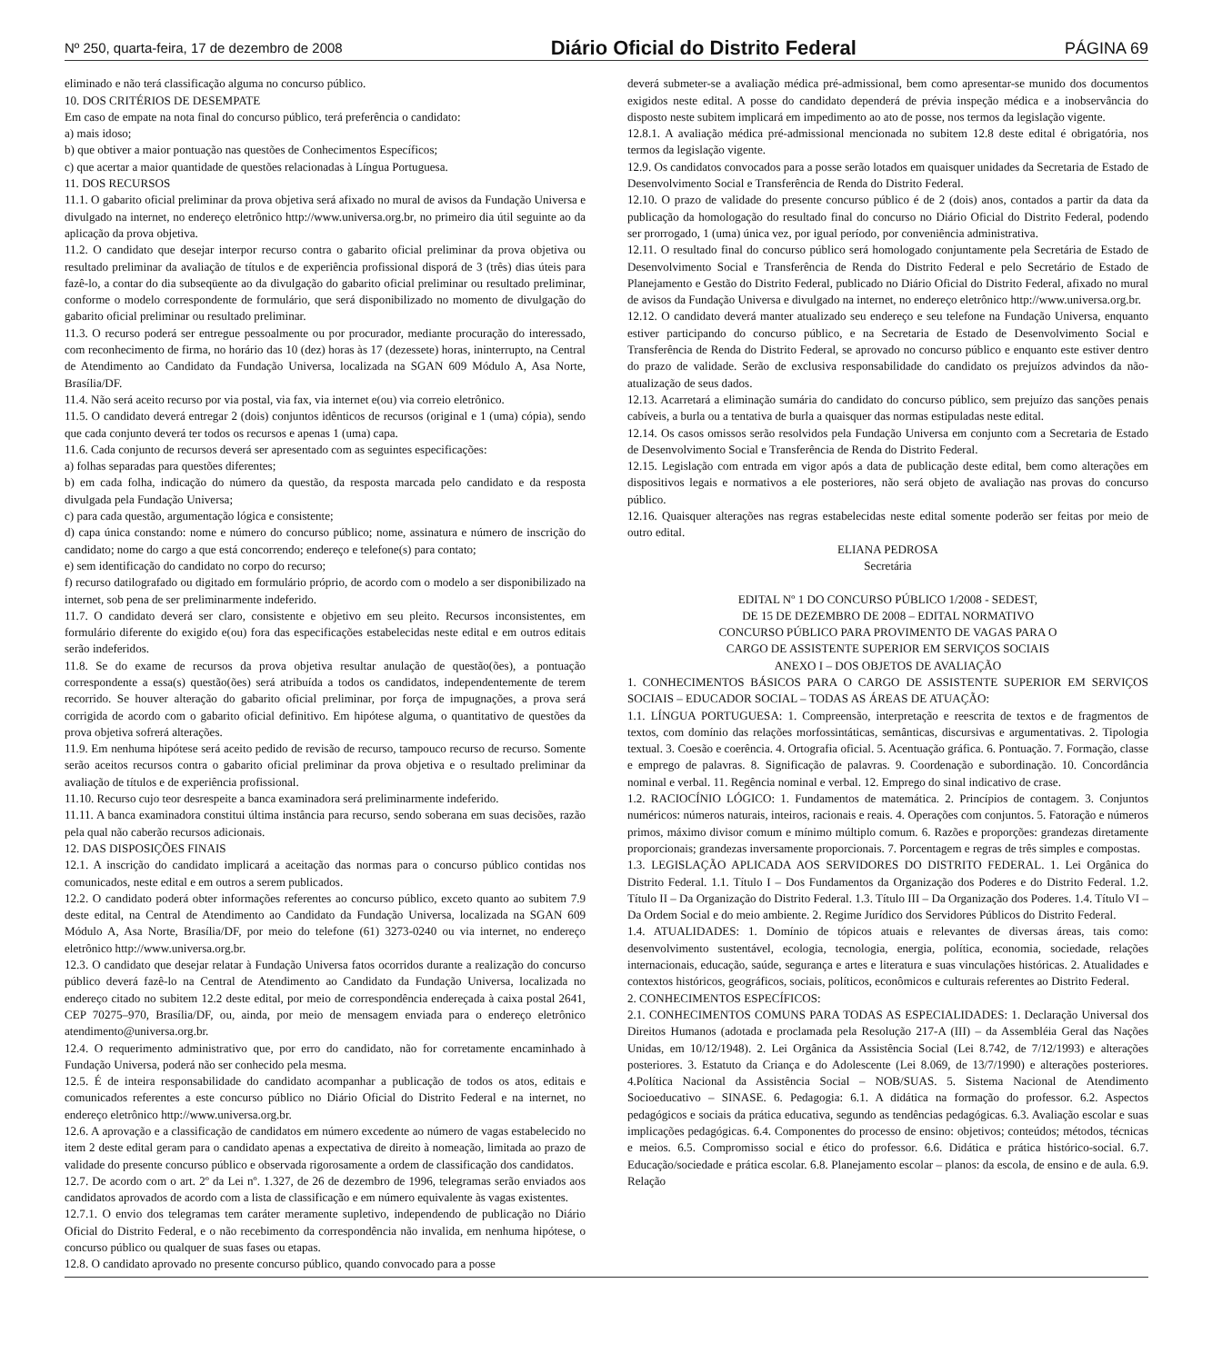Nº 250, quarta-feira, 17 de dezembro de 2008 Diário Oficial do Distrito Federal PÁGINA 69
eliminado e não terá classificação alguma no concurso público.
10. DOS CRITÉRIOS DE DESEMPATE
Em caso de empate na nota final do concurso público, terá preferência o candidato:
a) mais idoso;
b) que obtiver a maior pontuação nas questões de Conhecimentos Específicos;
c) que acertar a maior quantidade de questões relacionadas à Língua Portuguesa.
11. DOS RECURSOS
11.1. O gabarito oficial preliminar da prova objetiva será afixado no mural de avisos da Fundação Universa e divulgado na internet, no endereço eletrônico http://www.universa.org.br, no primeiro dia útil seguinte ao da aplicação da prova objetiva.
11.2. O candidato que desejar interpor recurso contra o gabarito oficial preliminar da prova objetiva ou resultado preliminar da avaliação de títulos e de experiência profissional disporá de 3 (três) dias úteis para fazê-lo, a contar do dia subseqüente ao da divulgação do gabarito oficial preliminar ou resultado preliminar, conforme o modelo correspondente de formulário, que será disponibilizado no momento de divulgação do gabarito oficial preliminar ou resultado preliminar.
11.3. O recurso poderá ser entregue pessoalmente ou por procurador, mediante procuração do interessado, com reconhecimento de firma, no horário das 10 (dez) horas às 17 (dezessete) horas, ininterrupto, na Central de Atendimento ao Candidato da Fundação Universa, localizada na SGAN 609 Módulo A, Asa Norte, Brasília/DF.
11.4. Não será aceito recurso por via postal, via fax, via internet e(ou) via correio eletrônico.
11.5. O candidato deverá entregar 2 (dois) conjuntos idênticos de recursos (original e 1 (uma) cópia), sendo que cada conjunto deverá ter todos os recursos e apenas 1 (uma) capa.
11.6. Cada conjunto de recursos deverá ser apresentado com as seguintes especificações:
a) folhas separadas para questões diferentes;
b) em cada folha, indicação do número da questão, da resposta marcada pelo candidato e da resposta divulgada pela Fundação Universa;
c) para cada questão, argumentação lógica e consistente;
d) capa única constando: nome e número do concurso público; nome, assinatura e número de inscrição do candidato; nome do cargo a que está concorrendo; endereço e telefone(s) para contato;
e) sem identificação do candidato no corpo do recurso;
f) recurso datilografado ou digitado em formulário próprio, de acordo com o modelo a ser disponibilizado na internet, sob pena de ser preliminarmente indeferido.
11.7. O candidato deverá ser claro, consistente e objetivo em seu pleito. Recursos inconsistentes, em formulário diferente do exigido e(ou) fora das especificações estabelecidas neste edital e em outros editais serão indeferidos.
11.8. Se do exame de recursos da prova objetiva resultar anulação de questão(ões), a pontuação correspondente a essa(s) questão(ões) será atribuída a todos os candidatos, independentemente de terem recorrido. Se houver alteração do gabarito oficial preliminar, por força de impugnações, a prova será corrigida de acordo com o gabarito oficial definitivo. Em hipótese alguma, o quantitativo de questões da prova objetiva sofrerá alterações.
11.9. Em nenhuma hipótese será aceito pedido de revisão de recurso, tampouco recurso de recurso. Somente serão aceitos recursos contra o gabarito oficial preliminar da prova objetiva e o resultado preliminar da avaliação de títulos e de experiência profissional.
11.10. Recurso cujo teor desrespeite a banca examinadora será preliminarmente indeferido.
11.11. A banca examinadora constitui última instância para recurso, sendo soberana em suas decisões, razão pela qual não caberão recursos adicionais.
12. DAS DISPOSIÇÕES FINAIS
12.1. A inscrição do candidato implicará a aceitação das normas para o concurso público contidas nos comunicados, neste edital e em outros a serem publicados.
12.2. O candidato poderá obter informações referentes ao concurso público, exceto quanto ao subitem 7.9 deste edital, na Central de Atendimento ao Candidato da Fundação Universa, localizada na SGAN 609 Módulo A, Asa Norte, Brasília/DF, por meio do telefone (61) 3273-0240 ou via internet, no endereço eletrônico http://www.universa.org.br.
12.3. O candidato que desejar relatar à Fundação Universa fatos ocorridos durante a realização do concurso público deverá fazê-lo na Central de Atendimento ao Candidato da Fundação Universa, localizada no endereço citado no subitem 12.2 deste edital, por meio de correspondência endereçada à caixa postal 2641, CEP 70275–970, Brasília/DF, ou, ainda, por meio de mensagem enviada para o endereço eletrônico atendimento@universa.org.br.
12.4. O requerimento administrativo que, por erro do candidato, não for corretamente encaminhado à Fundação Universa, poderá não ser conhecido pela mesma.
12.5. É de inteira responsabilidade do candidato acompanhar a publicação de todos os atos, editais e comunicados referentes a este concurso público no Diário Oficial do Distrito Federal e na internet, no endereço eletrônico http://www.universa.org.br.
12.6. A aprovação e a classificação de candidatos em número excedente ao número de vagas estabelecido no item 2 deste edital geram para o candidato apenas a expectativa de direito à nomeação, limitada ao prazo de validade do presente concurso público e observada rigorosamente a ordem de classificação dos candidatos.
12.7. De acordo com o art. 2º da Lei nº. 1.327, de 26 de dezembro de 1996, telegramas serão enviados aos candidatos aprovados de acordo com a lista de classificação e em número equivalente às vagas existentes.
12.7.1. O envio dos telegramas tem caráter meramente supletivo, independendo de publicação no Diário Oficial do Distrito Federal, e o não recebimento da correspondência não invalida, em nenhuma hipótese, o concurso público ou qualquer de suas fases ou etapas.
12.8. O candidato aprovado no presente concurso público, quando convocado para a posse
deverá submeter-se a avaliação médica pré-admissional, bem como apresentar-se munido dos documentos exigidos neste edital. A posse do candidato dependerá de prévia inspeção médica e a inobservância do disposto neste subitem implicará em impedimento ao ato de posse, nos termos da legislação vigente.
12.8.1. A avaliação médica pré-admissional mencionada no subitem 12.8 deste edital é obrigatória, nos termos da legislação vigente.
12.9. Os candidatos convocados para a posse serão lotados em quaisquer unidades da Secretaria de Estado de Desenvolvimento Social e Transferência de Renda do Distrito Federal.
12.10. O prazo de validade do presente concurso público é de 2 (dois) anos, contados a partir da data da publicação da homologação do resultado final do concurso no Diário Oficial do Distrito Federal, podendo ser prorrogado, 1 (uma) única vez, por igual período, por conveniência administrativa.
12.11. O resultado final do concurso público será homologado conjuntamente pela Secretária de Estado de Desenvolvimento Social e Transferência de Renda do Distrito Federal e pelo Secretário de Estado de Planejamento e Gestão do Distrito Federal, publicado no Diário Oficial do Distrito Federal, afixado no mural de avisos da Fundação Universa e divulgado na internet, no endereço eletrônico http://www.universa.org.br.
12.12. O candidato deverá manter atualizado seu endereço e seu telefone na Fundação Universa, enquanto estiver participando do concurso público, e na Secretaria de Estado de Desenvolvimento Social e Transferência de Renda do Distrito Federal, se aprovado no concurso público e enquanto este estiver dentro do prazo de validade. Serão de exclusiva responsabilidade do candidato os prejuízos advindos da não-atualização de seus dados.
12.13. Acarretará a eliminação sumária do candidato do concurso público, sem prejuízo das sanções penais cabíveis, a burla ou a tentativa de burla a quaisquer das normas estipuladas neste edital.
12.14. Os casos omissos serão resolvidos pela Fundação Universa em conjunto com a Secretaria de Estado de Desenvolvimento Social e Transferência de Renda do Distrito Federal.
12.15. Legislação com entrada em vigor após a data de publicação deste edital, bem como alterações em dispositivos legais e normativos a ele posteriores, não será objeto de avaliação nas provas do concurso público.
12.16. Quaisquer alterações nas regras estabelecidas neste edital somente poderão ser feitas por meio de outro edital.
ELIANA PEDROSA
Secretária
EDITAL Nº 1 DO CONCURSO PÚBLICO 1/2008 - SEDEST,
DE 15 DE DEZEMBRO DE 2008 – EDITAL NORMATIVO
CONCURSO PÚBLICO PARA PROVIMENTO DE VAGAS PARA O
CARGO DE ASSISTENTE SUPERIOR EM SERVIÇOS SOCIAIS
ANEXO I – DOS OBJETOS DE AVALIAÇÃO
1. CONHECIMENTOS BÁSICOS PARA O CARGO DE ASSISTENTE SUPERIOR EM SERVIÇOS SOCIAIS – EDUCADOR SOCIAL – TODAS AS ÁREAS DE ATUAÇÃO:
1.1. LÍNGUA PORTUGUESA: 1. Compreensão, interpretação e reescrita de textos e de fragmentos de textos, com domínio das relações morfossintáticas, semânticas, discursivas e argumentativas. 2. Tipologia textual. 3. Coesão e coerência. 4. Ortografia oficial. 5. Acentuação gráfica. 6. Pontuação. 7. Formação, classe e emprego de palavras. 8. Significação de palavras. 9. Coordenação e subordinação. 10. Concordância nominal e verbal. 11. Regência nominal e verbal. 12. Emprego do sinal indicativo de crase.
1.2. RACIOCÍNIO LÓGICO: 1. Fundamentos de matemática. 2. Princípios de contagem. 3. Conjuntos numéricos: números naturais, inteiros, racionais e reais. 4. Operações com conjuntos. 5. Fatoração e números primos, máximo divisor comum e mínimo múltiplo comum. 6. Razões e proporções: grandezas diretamente proporcionais; grandezas inversamente proporcionais. 7. Porcentagem e regras de três simples e compostas.
1.3. LEGISLAÇÃO APLICADA AOS SERVIDORES DO DISTRITO FEDERAL. 1. Lei Orgânica do Distrito Federal. 1.1. Título I – Dos Fundamentos da Organização dos Poderes e do Distrito Federal. 1.2. Título II – Da Organização do Distrito Federal. 1.3. Título III – Da Organização dos Poderes. 1.4. Título VI – Da Ordem Social e do meio ambiente. 2. Regime Jurídico dos Servidores Públicos do Distrito Federal.
1.4. ATUALIDADES: 1. Domínio de tópicos atuais e relevantes de diversas áreas, tais como: desenvolvimento sustentável, ecologia, tecnologia, energia, política, economia, sociedade, relações internacionais, educação, saúde, segurança e artes e literatura e suas vinculações históricas. 2. Atualidades e contextos históricos, geográficos, sociais, políticos, econômicos e culturais referentes ao Distrito Federal.
2. CONHECIMENTOS ESPECÍFICOS:
2.1. CONHECIMENTOS COMUNS PARA TODAS AS ESPECIALIDADES: 1. Declaração Universal dos Direitos Humanos (adotada e proclamada pela Resolução 217-A (III) – da Assembléia Geral das Nações Unidas, em 10/12/1948). 2. Lei Orgânica da Assistência Social (Lei 8.742, de 7/12/1993) e alterações posteriores. 3. Estatuto da Criança e do Adolescente (Lei 8.069, de 13/7/1990) e alterações posteriores. 4.Política Nacional da Assistência Social – NOB/SUAS. 5. Sistema Nacional de Atendimento Socioeducativo – SINASE. 6. Pedagogia: 6.1. A didática na formação do professor. 6.2. Aspectos pedagógicos e sociais da prática educativa, segundo as tendências pedagógicas. 6.3. Avaliação escolar e suas implicações pedagógicas. 6.4. Componentes do processo de ensino: objetivos; conteúdos; métodos, técnicas e meios. 6.5. Compromisso social e ético do professor. 6.6. Didática e prática histórico-social. 6.7. Educação/sociedade e prática escolar. 6.8. Planejamento escolar – planos: da escola, de ensino e de aula. 6.9. Relação